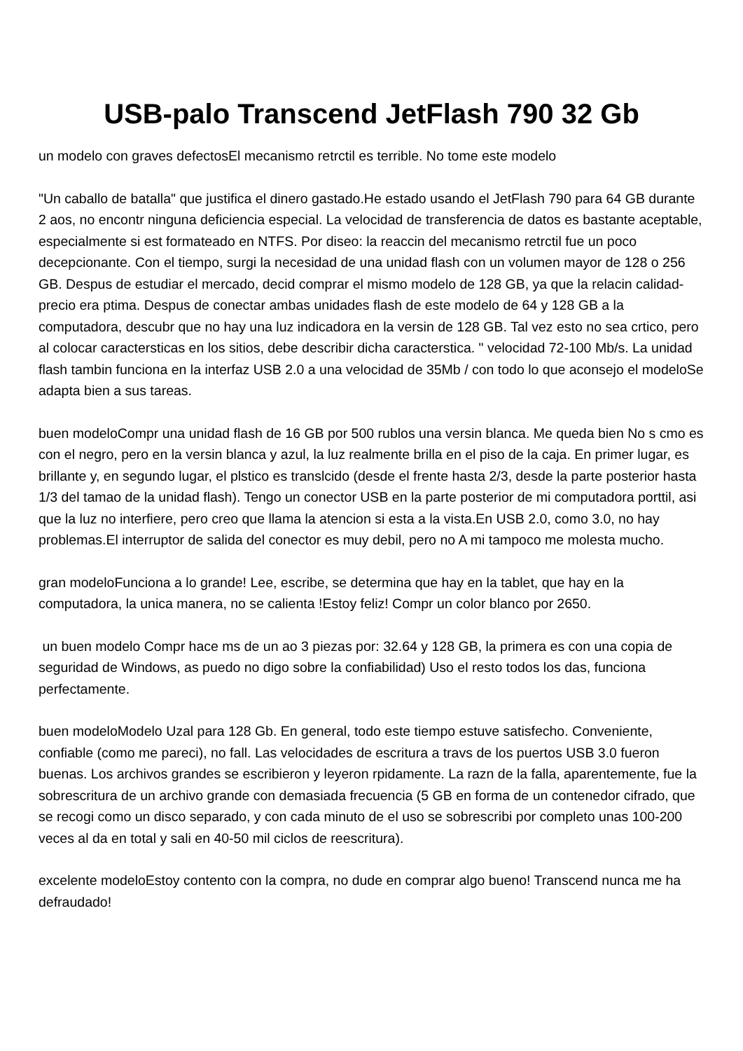USB-palo Transcend JetFlash 790 32 Gb
un modelo con graves defectosEl mecanismo retrctil es terrible. No tome este modelo
"Un caballo de batalla" que justifica el dinero gastado.He estado usando el JetFlash 790 para 64 GB durante 2 aos, no encontr ninguna deficiencia especial. La velocidad de transferencia de datos es bastante aceptable, especialmente si est formateado en NTFS. Por diseo: la reaccin del mecanismo retrctil fue un poco decepcionante. Con el tiempo, surgi la necesidad de una unidad flash con un volumen mayor de 128 o 256 GB. Despus de estudiar el mercado, decid comprar el mismo modelo de 128 GB, ya que la relacin calidad-precio era ptima. Despus de conectar ambas unidades flash de este modelo de 64 y 128 GB a la computadora, descubr que no hay una luz indicadora en la versin de 128 GB. Tal vez esto no sea crtico, pero al colocar caractersticas en los sitios, debe describir dicha caracterstica. " velocidad 72-100 Mb/s. La unidad flash tambin funciona en la interfaz USB 2.0 a una velocidad de 35Mb / con todo lo que aconsejo el modeloSe adapta bien a sus tareas.
buen modeloCompr una unidad flash de 16 GB por 500 rublos una versin blanca. Me queda bien No s cmo es con el negro, pero en la versin blanca y azul, la luz realmente brilla en el piso de la caja. En primer lugar, es brillante y, en segundo lugar, el plstico es translcido (desde el frente hasta 2/3, desde la parte posterior hasta 1/3 del tamao de la unidad flash). Tengo un conector USB en la parte posterior de mi computadora porttil, asi que la luz no interfiere, pero creo que llama la atencion si esta a la vista.En USB 2.0, como 3.0, no hay problemas.El interruptor de salida del conector es muy debil, pero no A mi tampoco me molesta mucho.
gran modeloFunciona a lo grande! Lee, escribe, se determina que hay en la tablet, que hay en la computadora, la unica manera, no se calienta !Estoy feliz! Compr un color blanco por 2650.
un buen modelo Compr hace ms de un ao 3 piezas por: 32.64 y 128 GB, la primera es con una copia de seguridad de Windows, as puedo no digo sobre la confiabilidad) Uso el resto todos los das, funciona perfectamente.
buen modeloModelo Uzal para 128 Gb. En general, todo este tiempo estuve satisfecho. Conveniente, confiable (como me pareci), no fall. Las velocidades de escritura a travs de los puertos USB 3.0 fueron buenas. Los archivos grandes se escribieron y leyeron rpidamente. La razn de la falla, aparentemente, fue la sobrescritura de un archivo grande con demasiada frecuencia (5 GB en forma de un contenedor cifrado, que se recogi como un disco separado, y con cada minuto de el uso se sobrescribi por completo unas 100-200 veces al da en total y sali en 40-50 mil ciclos de reescritura).
excelente modeloEstoy contento con la compra, no dude en comprar algo bueno! Transcend nunca me ha defraudado!